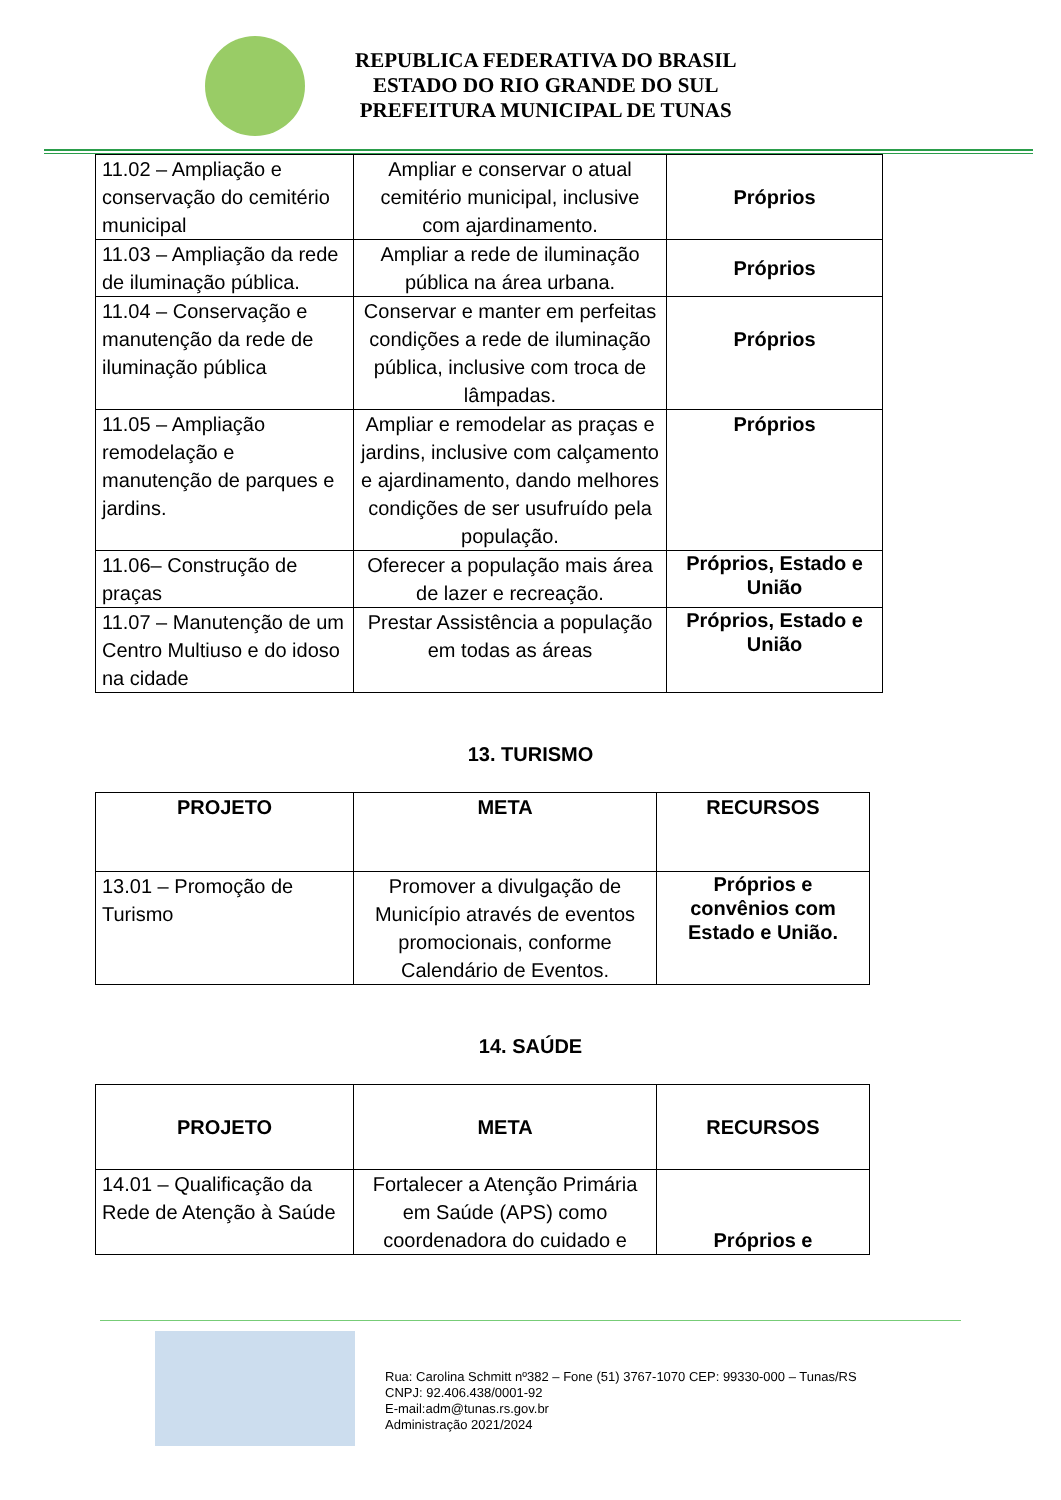REPUBLICA FEDERATIVA DO BRASIL
ESTADO DO RIO GRANDE DO SUL
PREFEITURA MUNICIPAL DE TUNAS
| 11.02 – Ampliação e conservação do cemitério municipal | Ampliar e conservar o atual cemitério municipal, inclusive com ajardinamento. | Próprios |
| 11.03 – Ampliação da rede de iluminação pública. | Ampliar a rede de iluminação pública na área urbana. | Próprios |
| 11.04 – Conservação e manutenção da rede de iluminação pública | Conservar e manter em perfeitas condições a rede de iluminação pública, inclusive com troca de lâmpadas. | Próprios |
| 11.05 – Ampliação remodelação e manutenção de parques e jardins. | Ampliar e remodelar as praças e jardins, inclusive com calçamento e ajardinamento, dando melhores condições de ser usufruído pela população. | Próprios |
| 11.06– Construção de praças | Oferecer a população mais área de lazer e recreação. | Próprios, Estado e União |
| 11.07 – Manutenção de um Centro Multiuso e do idoso na cidade | Prestar Assistência a população em todas as áreas | Próprios, Estado e União |
13. TURISMO
| PROJETO | META | RECURSOS |
| --- | --- | --- |
| 13.01 – Promoção de Turismo | Promover a divulgação de Município através de eventos promocionais, conforme Calendário de Eventos. | Próprios e convênios com Estado e União. |
14. SAÚDE
| PROJETO | META | RECURSOS |
| --- | --- | --- |
| 14.01 – Qualificação da Rede de Atenção à Saúde | Fortalecer a Atenção Primária em Saúde (APS) como coordenadora do cuidado e | Próprios e |
Rua: Carolina Schmitt nº382 – Fone (51) 3767-1070 CEP: 99330-000 – Tunas/RS
CNPJ: 92.406.438/0001-92
E-mail:adm@tunas.rs.gov.br
Administração 2021/2024